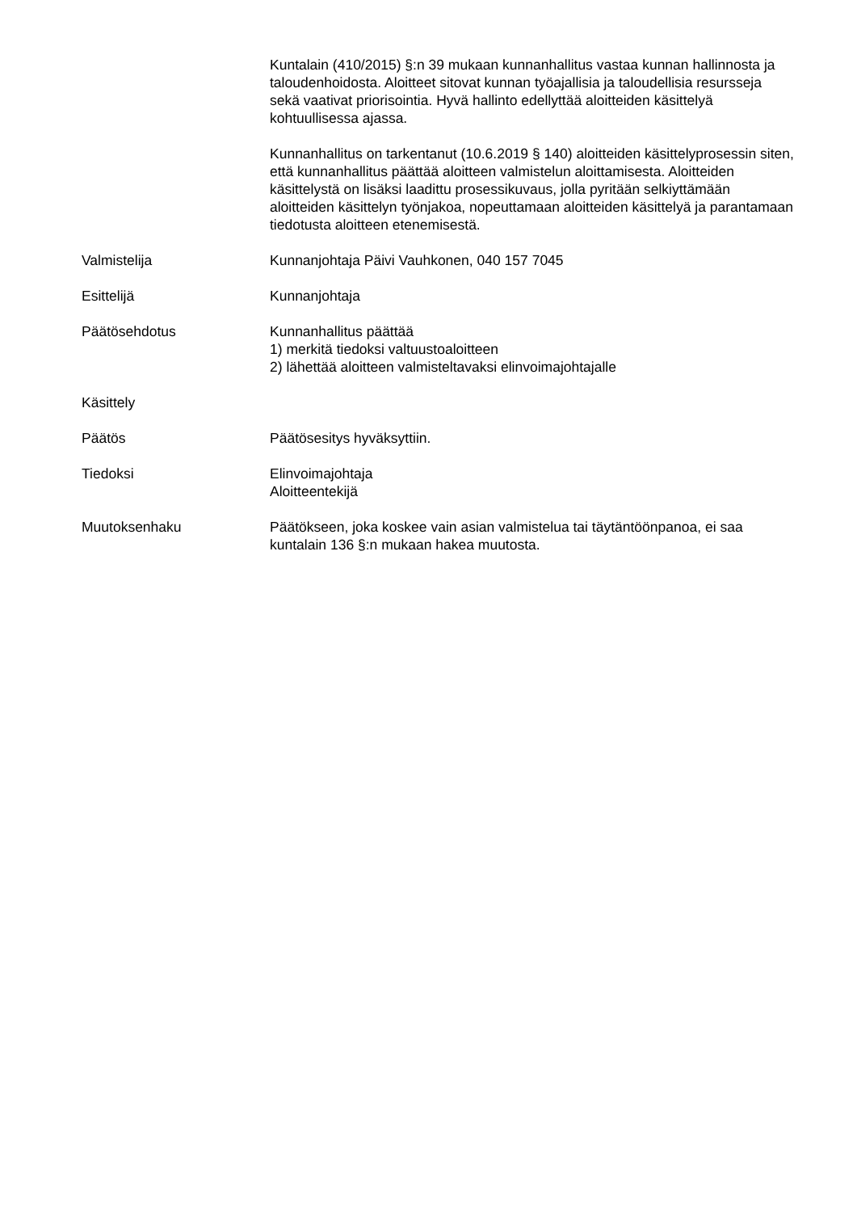Kuntalain (410/2015) §:n 39 mukaan kunnanhallitus vastaa kunnan hallinnosta ja taloudenhoidosta. Aloitteet sitovat kunnan työajallisia ja taloudellisia resursseja sekä vaativat priorisointia. Hyvä hallinto edellyttää aloitteiden käsittelyä kohtuullisessa ajassa.
Kunnanhallitus on tarkentanut (10.6.2019 § 140) aloitteiden käsittelyprosessin siten, että kunnanhallitus päättää aloitteen valmistelun aloittamisesta. Aloitteiden käsittelystä on lisäksi laadittu prosessikuvaus, jolla pyritään selkiyttämään aloitteiden käsittelyn työnjakoa, nopeuttamaan aloitteiden käsittelyä ja parantamaan tiedotusta aloitteen etenemisestä.
Valmistelija Kunnanjohtaja Päivi Vauhkonen, 040 157 7045
Esittelijä Kunnanjohtaja
Päätösehdotus Kunnanhallitus päättää
1) merkitä tiedoksi valtuustoaloitteen
2) lähettää aloitteen valmisteltavaksi elinvoimajohtajalle
Käsittely
Päätös Päätösesitys hyväksyttiin.
Tiedoksi Elinvoimajohtaja
Aloitteentekijä
Muutoksenhaku Päätökseen, joka koskee vain asian valmistelua tai täytäntöönpanoa, ei saa kuntalain 136 §:n mukaan hakea muutosta.